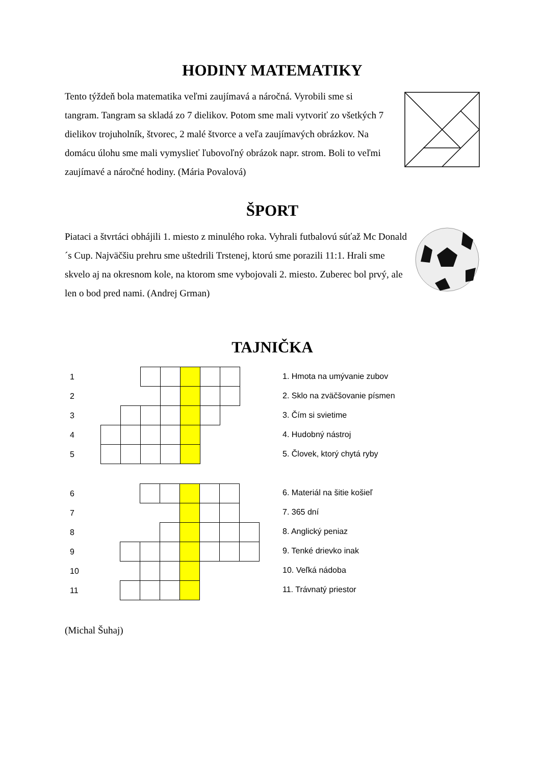HODINY MATEMATIKY
Tento týždeň bola matematika veľmi zaujímavá a náročná. Vyrobili sme si tangram. Tangram sa skladá zo 7 dielikov. Potom sme mali vytvoriť zo všetkých 7 dielikov trojuholník, štvorec, 2 malé štvorce a veľa zaujímavých obrázkov. Na domácu úlohu sme mali vymyslieť ľubovoľný obrázok napr. strom. Boli to veľmi zaujímavé a náročné hodiny. (Mária Povalová)
ŠPORT
Piataci a štvrtáci obhájili 1. miesto z minulého roka. Vyhrali futbalovú súťaž Mc Donald´s Cup. Najväčšiu prehru sme uštedrili Trstenej, ktorú sme porazili 11:1. Hrali sme skvelo aj na okresnom kole, na ktorom sme vybojovali 2. miesto. Zuberec bol prvý, ale len o bod pred nami. (Andrej Grman)
TAJNIČKA
| 1 | | | | | | | | |
| 2 | | | | | | | | |
| 3 | | | | | | | | |
| 4 | | | | | | | | |
| 5 | | | | | | | | |
| 6 | | | | | | | | |
| 7 | | | | | | | | |
| 8 | | | | | | | | |
| 9 | | | | | | | | |
| 10 | | | | | | | | |
| 11 | | | | | | | | |
1. Hmota na umývanie zubov
2. Sklo na zväčšovanie písmen
3. Čím si svietime
4. Hudobný nástroj
5. Človek, ktorý chytá ryby
6. Materiál na šitie košieľ
7. 365 dní
8. Anglický peniaz
9. Tenké drievko inak
10. Veľká nádoba
11. Trávnatý priestor
(Michal Šuhaj)